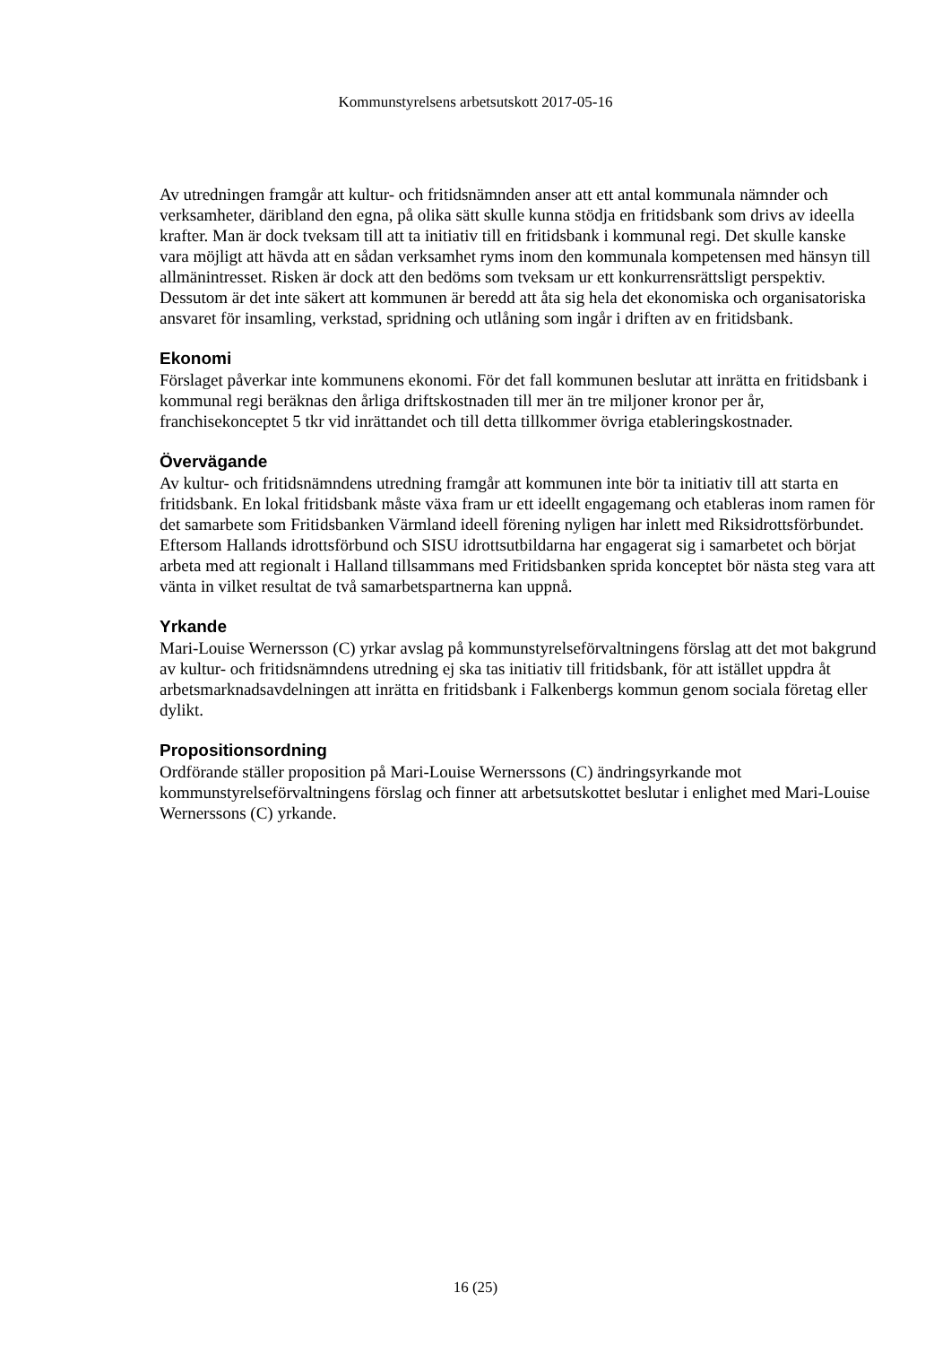Kommunstyrelsens arbetsutskott 2017-05-16
Av utredningen framgår att kultur- och fritidsnämnden anser att ett antal kommunala nämnder och verksamheter, däribland den egna, på olika sätt skulle kunna stödja en fritidsbank som drivs av ideella krafter. Man är dock tveksam till att ta initiativ till en fritidsbank i kommunal regi. Det skulle kanske vara möjligt att hävda att en sådan verksamhet ryms inom den kommunala kompetensen med hänsyn till allmänintresset. Risken är dock att den bedöms som tveksam ur ett konkurrensrättsligt perspektiv. Dessutom är det inte säkert att kommunen är beredd att åta sig hela det ekonomiska och organisatoriska ansvaret för insamling, verkstad, spridning och utlåning som ingår i driften av en fritidsbank.
Ekonomi
Förslaget påverkar inte kommunens ekonomi. För det fall kommunen beslutar att inrätta en fritidsbank i kommunal regi beräknas den årliga driftskostnaden till mer än tre miljoner kronor per år, franchisekonceptet 5 tkr vid inrättandet och till detta tillkommer övriga etableringskostnader.
Övervägande
Av kultur- och fritidsnämndens utredning framgår att kommunen inte bör ta initiativ till att starta en fritidsbank. En lokal fritidsbank måste växa fram ur ett ideellt engagemang och etableras inom ramen för det samarbete som Fritidsbanken Värmland ideell förening nyligen har inlett med Riksidrottsförbundet. Eftersom Hallands idrottsförbund och SISU idrottsutbildarna har engagerat sig i samarbetet och börjat arbeta med att regionalt i Halland tillsammans med Fritidsbanken sprida konceptet bör nästa steg vara att vänta in vilket resultat de två samarbetspartnerna kan uppnå.
Yrkande
Mari-Louise Wernersson (C) yrkar avslag på kommunstyrelseförvaltningens förslag att det mot bakgrund av kultur- och fritidsnämndens utredning ej ska tas initiativ till fritidsbank, för att istället uppdra åt arbetsmarknadsavdelningen att inrätta en fritidsbank i Falkenbergs kommun genom sociala företag eller dylikt.
Propositionsordning
Ordförande ställer proposition på Mari-Louise Wernerssons (C) ändringsyrkande mot kommunstyrelseförvaltningens förslag och finner att arbetsutskottet beslutar i enlighet med Mari-Louise Wernerssons (C) yrkande.
16 (25)